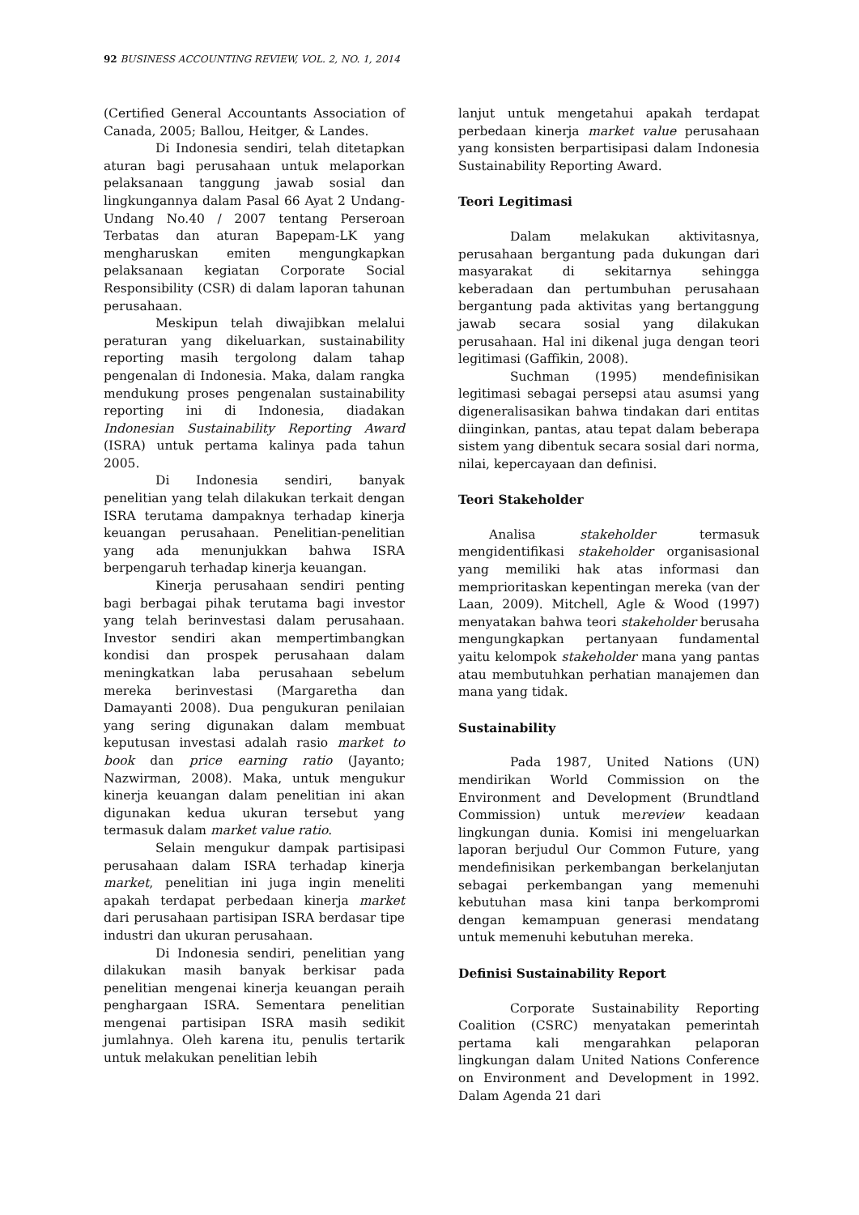92 BUSINESS ACCOUNTING REVIEW, VOL. 2, NO. 1, 2014
(Certified General Accountants Association of Canada, 2005; Ballou, Heitger, & Landes.
Di Indonesia sendiri, telah ditetapkan aturan bagi perusahaan untuk melaporkan pelaksanaan tanggung jawab sosial dan lingkungannya dalam Pasal 66 Ayat 2 Undang-Undang No.40 / 2007 tentang Perseroan Terbatas dan aturan Bapepam-LK yang mengharuskan emiten mengungkapkan pelaksanaan kegiatan Corporate Social Responsibility (CSR) di dalam laporan tahunan perusahaan.
Meskipun telah diwajibkan melalui peraturan yang dikeluarkan, sustainability reporting masih tergolong dalam tahap pengenalan di Indonesia. Maka, dalam rangka mendukung proses pengenalan sustainability reporting ini di Indonesia, diadakan Indonesian Sustainability Reporting Award (ISRA) untuk pertama kalinya pada tahun 2005.
Di Indonesia sendiri, banyak penelitian yang telah dilakukan terkait dengan ISRA terutama dampaknya terhadap kinerja keuangan perusahaan. Penelitian-penelitian yang ada menunjukkan bahwa ISRA berpengaruh terhadap kinerja keuangan.
Kinerja perusahaan sendiri penting bagi berbagai pihak terutama bagi investor yang telah berinvestasi dalam perusahaan. Investor sendiri akan mempertimbangkan kondisi dan prospek perusahaan dalam meningkatkan laba perusahaan sebelum mereka berinvestasi (Margaretha dan Damayanti 2008). Dua pengukuran penilaian yang sering digunakan dalam membuat keputusan investasi adalah rasio market to book dan price earning ratio (Jayanto; Nazwirman, 2008). Maka, untuk mengukur kinerja keuangan dalam penelitian ini akan digunakan kedua ukuran tersebut yang termasuk dalam market value ratio.
Selain mengukur dampak partisipasi perusahaan dalam ISRA terhadap kinerja market, penelitian ini juga ingin meneliti apakah terdapat perbedaan kinerja market dari perusahaan partisipan ISRA berdasar tipe industri dan ukuran perusahaan.
Di Indonesia sendiri, penelitian yang dilakukan masih banyak berkisar pada penelitian mengenai kinerja keuangan peraih penghargaan ISRA. Sementara penelitian mengenai partisipan ISRA masih sedikit jumlahnya. Oleh karena itu, penulis tertarik untuk melakukan penelitian lebih
lanjut untuk mengetahui apakah terdapat perbedaan kinerja market value perusahaan yang konsisten berpartisipasi dalam Indonesia Sustainability Reporting Award.
Teori Legitimasi
Dalam melakukan aktivitasnya, perusahaan bergantung pada dukungan dari masyarakat di sekitarnya sehingga keberadaan dan pertumbuhan perusahaan bergantung pada aktivitas yang bertanggung jawab secara sosial yang dilakukan perusahaan. Hal ini dikenal juga dengan teori legitimasi (Gaffikin, 2008).
Suchman (1995) mendefinisikan legitimasi sebagai persepsi atau asumsi yang digeneralisasikan bahwa tindakan dari entitas diinginkan, pantas, atau tepat dalam beberapa sistem yang dibentuk secara sosial dari norma, nilai, kepercayaan dan definisi.
Teori Stakeholder
Analisa stakeholder termasuk mengidentifikasi stakeholder organisasional yang memiliki hak atas informasi dan memprioritaskan kepentingan mereka (van der Laan, 2009). Mitchell, Agle & Wood (1997) menyatakan bahwa teori stakeholder berusaha mengungkapkan pertanyaan fundamental yaitu kelompok stakeholder mana yang pantas atau membutuhkan perhatian manajemen dan mana yang tidak.
Sustainability
Pada 1987, United Nations (UN) mendirikan World Commission on the Environment and Development (Brundtland Commission) untuk mereview keadaan lingkungan dunia. Komisi ini mengeluarkan laporan berjudul Our Common Future, yang mendefinisikan perkembangan berkelanjutan sebagai perkembangan yang memenuhi kebutuhan masa kini tanpa berkompromi dengan kemampuan generasi mendatang untuk memenuhi kebutuhan mereka.
Definisi Sustainability Report
Corporate Sustainability Reporting Coalition (CSRC) menyatakan pemerintah pertama kali mengarahkan pelaporan lingkungan dalam United Nations Conference on Environment and Development in 1992. Dalam Agenda 21 dari